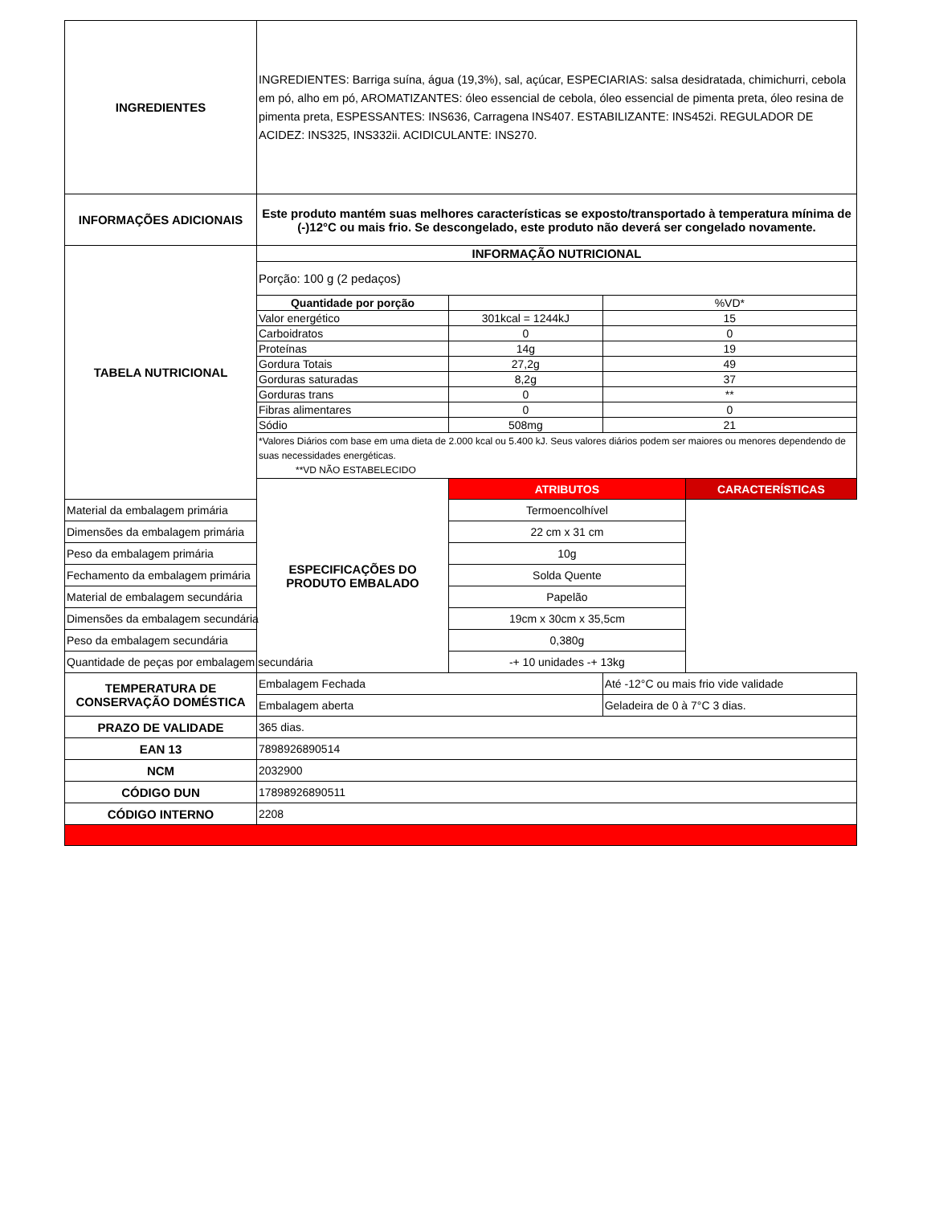| INGREDIENTES | INGREDIENTES: Barriga suína, água (19,3%), sal, açúcar, ESPECIARIAS: salsa desidratada, chimichurri, cebola em pó, alho em pó, AROMATIZANTES: óleo essencial de cebola, óleo essencial de pimenta preta, óleo resina de pimenta preta, ESPESSANTES: INS636, Carragena INS407. ESTABILIZANTE: INS452i. REGULADOR DE ACIDEZ: INS325, INS332ii. ACIDICULANTE: INS270. | | | |
| INFORMAÇÕES ADICIONAIS | Este produto mantém suas melhores características se exposto/transportado à temperatura mínima de (-)12°C ou mais frio. Se descongelado, este produto não deverá ser congelado novamente. | | | |
| TABELA NUTRICIONAL | INFORMAÇÃO NUTRICIONAL | | | |
| | Porção: 100 g (2 pedaços) | | | |
| | Quantidade por porção | | %VD* | |
| | Valor energético | 301kcal = 1244kJ | 15 | |
| | Carboidratos | 0 | 0 | |
| | Proteínas | 14g | 19 | |
| | Gordura Totais | 27,2g | 49 | |
| | Gorduras saturadas | 8,2g | 37 | |
| | Gorduras trans | 0 | ** | |
| | Fibras alimentares | 0 | 0 | |
| | Sódio | 508mg | 21 | |
| | *Valores Diários com base em uma dieta de 2.000 kcal ou 5.400 kJ. Seus valores diários podem ser maiores ou menores dependendo de suas necessidades energéticas. **VD NÃO ESTABELECIDO | | | |
| | ESPECIFICAÇÕES DO PRODUTO EMBALADO | ATRIBUTOS | | CARACTERÍSTICAS |
| Material da embalagem primária | | Termoencolhível | | |
| Dimensões da embalagem primária | | 22 cm x 31 cm | | |
| Peso da embalagem primária | | 10g | | |
| Fechamento da embalagem primária | | Solda Quente | | |
| Material de embalagem secundária | | Papelão | | |
| Dimensões da embalagem secundária | | 19cm x 30cm x 35,5cm | | |
| Peso da embalagem secundária | | 0,380g | | |
| Quantidade de peças por embalagem secundária | | -+ 10 unidades -+ 13kg | | |
| TEMPERATURA DE CONSERVAÇÃO DOMÉSTICA | Embalagem Fechada | | Até -12°C ou mais frio vide validade | |
| | Embalagem aberta | | Geladeira de 0 à 7°C 3 dias. | |
| PRAZO DE VALIDADE | 365 dias. | | | |
| EAN 13 | 7898926890514 | | | |
| NCM | 2032900 | | | |
| CÓDIGO DUN | 17898926890511 | | | |
| CÓDIGO INTERNO | 2208 | | | |